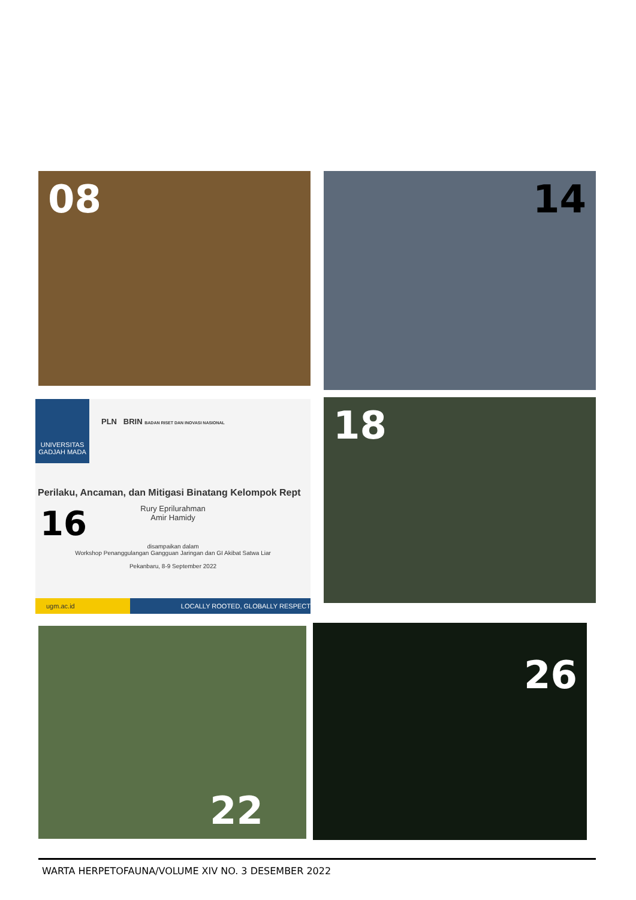08 14
UNIVERSITAS GADJAH MADA
PLN BRIN BADAN RISET DAN INOVASI NASIONAL
Perilaku, Ancaman, dan Mitigasi Binatang Kelompok Rept
Rury Eprilurahman
Amir Hamidy
16
disampaikan dalam
Workshop Penanggulangan Gangguan Jaringan dan GI Akibat Satwa Liar
Pekanbaru, 8-9 September 2022
ugm.ac.id LOCALLY ROOTED, GLOBALLY RESPECT
18
22 26
WARTA HERPETOFAUNA/VOLUME XIV NO. 3 DESEMBER 2022